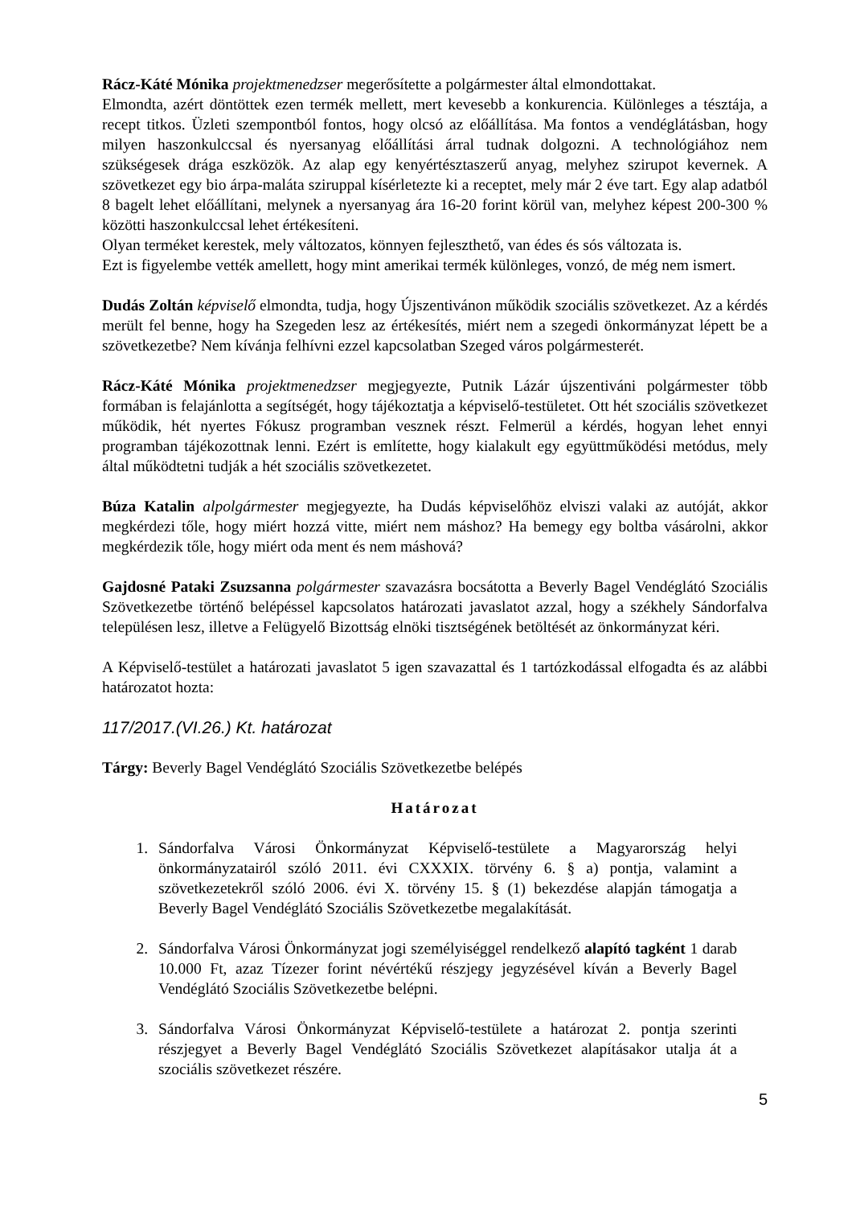Rácz-Káté Mónika projektmenedzser megerősítette a polgármester által elmondottakat.
Elmondta, azért döntöttek ezen termék mellett, mert kevesebb a konkurencia. Különleges a tésztája, a recept titkos. Üzleti szempontból fontos, hogy olcsó az előállítása. Ma fontos a vendéglátásban, hogy milyen haszonkulccsal és nyersanyag előállítási árral tudnak dolgozni. A technológiához nem szükségesek drága eszközök. Az alap egy kenyértésztaszerű anyag, melyhez szirupot kevernek. A szövetkezet egy bio árpa-maláta sziruppal kísérletezte ki a receptet, mely már 2 éve tart. Egy alap adatból 8 bagelt lehet előállítani, melynek a nyersanyag ára 16-20 forint körül van, melyhez képest 200-300 % közötti haszonkulccsal lehet értékesíteni.
Olyan terméket kerestek, mely változatos, könnyen fejleszthető, van édes és sós változata is.
Ezt is figyelembe vették amellett, hogy mint amerikai termék különleges, vonzó, de még nem ismert.
Dudás Zoltán képviselő elmondta, tudja, hogy Újszentivánon működik szociális szövetkezet. Az a kérdés merült fel benne, hogy ha Szegeden lesz az értékesítés, miért nem a szegedi önkormányzat lépett be a szövetkezetbe? Nem kívánja felhívni ezzel kapcsolatban Szeged város polgármesterét.
Rácz-Káté Mónika projektmenedzser megjegyezte, Putnik Lázár újszentiváni polgármester több formában is felajánlotta a segítségét, hogy tájékoztatja a képviselő-testületet. Ott hét szociális szövetkezet működik, hét nyertes Fókusz programban vesznek részt. Felmerül a kérdés, hogyan lehet ennyi programban tájékozottnak lenni. Ezért is említette, hogy kialakult egy együttműködési metódus, mely által működtetni tudják a hét szociális szövetkezetet.
Búza Katalin alpolgármester megjegyezte, ha Dudás képviselőhöz elviszi valaki az autóját, akkor megkérdezi tőle, hogy miért hozzá vitte, miért nem máshoz? Ha bemegy egy boltba vásárolni, akkor megkérdezik tőle, hogy miért oda ment és nem máshová?
Gajdosné Pataki Zsuzsanna polgármester szavazásra bocsátotta a Beverly Bagel Vendéglátó Szociális Szövetkezetbe történő belépéssel kapcsolatos határozati javaslatot azzal, hogy a székhely Sándorfalva településen lesz, illetve a Felügyelő Bizottság elnöki tisztségének betöltését az önkormányzat kéri.
A Képviselő-testület a határozati javaslatot 5 igen szavazattal és 1 tartózkodással elfogadta és az alábbi határozatot hozta:
117/2017.(VI.26.) Kt. határozat
Tárgy: Beverly Bagel Vendéglátó Szociális Szövetkezetbe belépés
Határozat
1. Sándorfalva Városi Önkormányzat Képviselő-testülete a Magyarország helyi önkormányzatairól szóló 2011. évi CXXXIX. törvény 6. § a) pontja, valamint a szövetkezetekről szóló 2006. évi X. törvény 15. § (1) bekezdése alapján támogatja a Beverly Bagel Vendéglátó Szociális Szövetkezetbe megalakítását.
2. Sándorfalva Városi Önkormányzat jogi személyiséggel rendelkező alapító tagként 1 darab 10.000 Ft, azaz Tízezer forint névértékű részjegy jegyzésével kíván a Beverly Bagel Vendéglátó Szociális Szövetkezetbe belépni.
3. Sándorfalva Városi Önkormányzat Képviselő-testülete a határozat 2. pontja szerinti részjegyet a Beverly Bagel Vendéglátó Szociális Szövetkezet alapításakor utalja át a szociális szövetkezet részére.
5